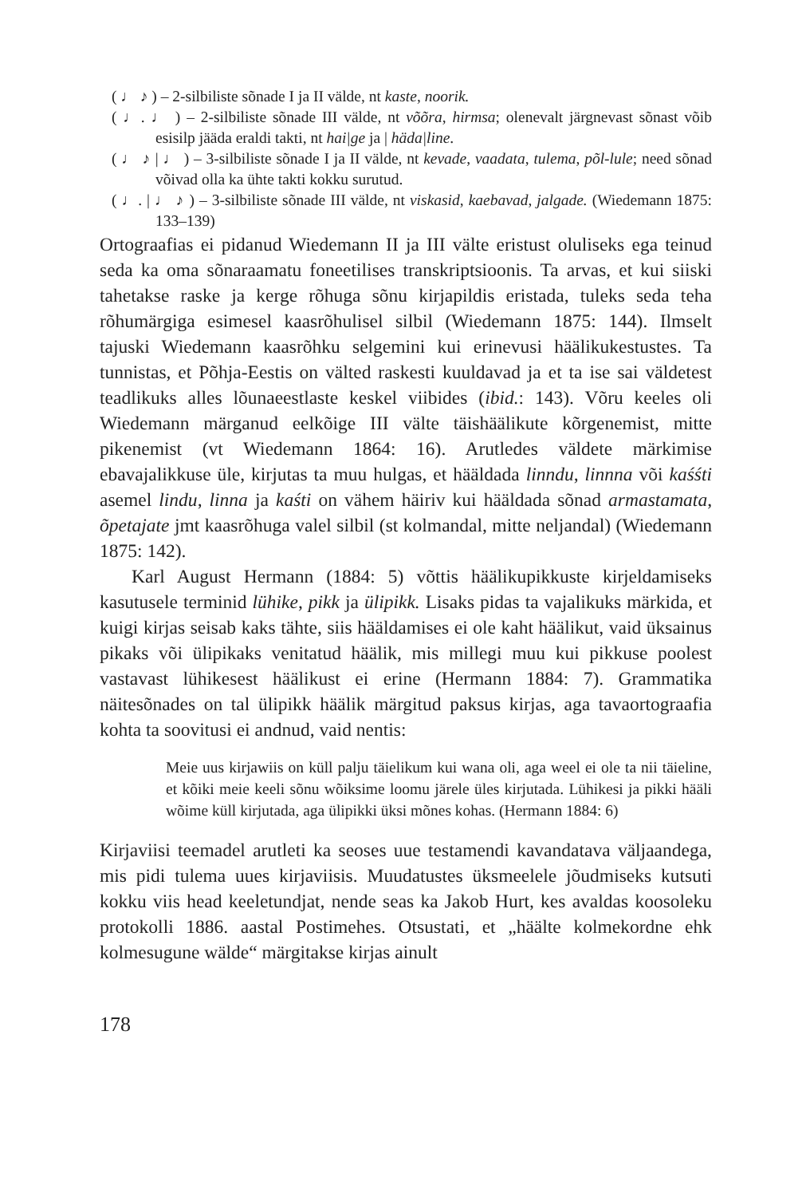( ♩ ♪ ) – 2-silbiliste sõnade I ja II välde, nt kaste, noorik.
( ♩. ♩ ) – 2-silbiliste sõnade III välde, nt võõra, hirmsa; olenevalt järgnevast sõnast võib esisilp jääda eraldi takti, nt hai|ge ja | häda|line.
( ♩ ♪ | ♩ ) – 3-silbiliste sõnade I ja II välde, nt kevade, vaadata, tulema, põl-lule; need sõnad võivad olla ka ühte takti kokku surutud.
( ♩. | ♩ ♪ ) – 3-silbiliste sõnade III välde, nt viskasid, kaebavad, jalgade. (Wiedemann 1875: 133–139)
Ortograafias ei pidanud Wiedemann II ja III välte eristust oluliseks ega teinud seda ka oma sõnaraamatu foneetilises transkriptsioonis. Ta arvas, et kui siiski tahetakse raske ja kerge rõhuga sõnu kirjapildis eristada, tuleks seda teha rõhumärgiga esimesel kaasrõhulisel silbil (Wiedemann 1875: 144). Ilmselt tajuski Wiedemann kaasrõhku selgemini kui erinevusi häälikukestustes. Ta tunnistas, et Põhja-Eestis on välted raskesti kuuldavad ja et ta ise sai väldetest teadlikuks alles lõunaeestlaste keskel viibides (ibid.: 143). Võru keeles oli Wiedemann märganud eelkõige III välte täishäälikute kõrgenemist, mitte pikenemist (vt Wiedemann 1864: 16). Arutledes väldete märkimise ebavajalikkuse üle, kirjutas ta muu hulgas, et hääldada linndu, linnna või kaśśti asemel lindu, linna ja kaśti on vähem häiriv kui hääldada sõnad armastamata, õpetajate jmt kaasrõhuga valel silbil (st kolmandal, mitte neljandal) (Wiedemann 1875: 142).
Karl August Hermann (1884: 5) võttis häälikupikkuste kirjeldamiseks kasutusele terminid lühike, pikk ja ülipikk. Lisaks pidas ta vajalikuks märkida, et kuigi kirjas seisab kaks tähte, siis hääldamises ei ole kaht häälikut, vaid üksainus pikaks või ülipikaks venitatud häälik, mis millegi muu kui pikkuse poolest vastavast lühikesest häälikust ei erine (Hermann 1884: 7). Grammatika näitesõnades on tal ülipikk häälik märgitud paksus kirjas, aga tavaortograafia kohta ta soovitusi ei andnud, vaid nentis:
Meie uus kirjawiis on küll palju täielikum kui wana oli, aga weel ei ole ta nii täieline, et kõiki meie keeli sõnu wõiksime loomu järele üles kirjutada. Lühikesi ja pikki hääli wõime küll kirjutada, aga ülipikki üksi mõnes kohas. (Hermann 1884: 6)
Kirjaviisi teemadel arutleti ka seoses uue testamendi kavandatava väljaandega, mis pidi tulema uues kirjaviisis. Muudatustes üksmeelele jõudmiseks kutsuti kokku viis head keeletundjat, nende seas ka Jakob Hurt, kes avaldas koosoleku protokolli 1886. aastal Postimehes. Otsustati, et „häälte kolmekordne ehk kolmesugune wälde“ märgitakse kirjas ainult
178